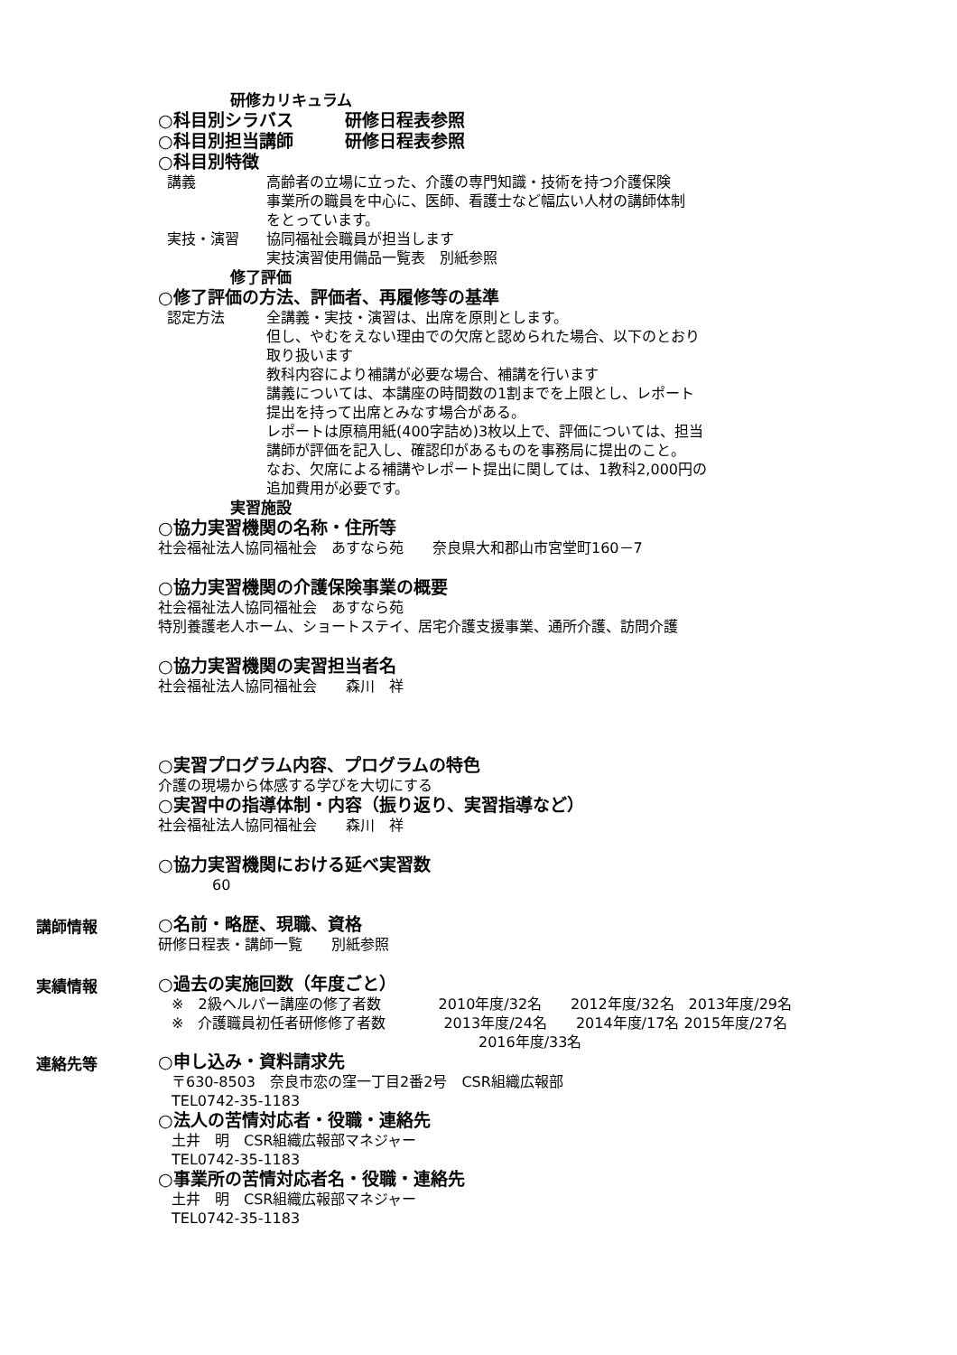研修カリキュラム
○科目別シラバス　　　研修日程表参照
○科目別担当講師　　　研修日程表参照
○科目別特徴
講義 高齢者の立場に立った、介護の専門知識・技術を持つ介護保険
事業所の職員を中心に、医師、看護士など幅広い人材の講師体制
をとっています。
実技・演習 協同福祉会職員が担当します
実技演習使用備品一覧表　別紙参照
修了評価
○修了評価の方法、評価者、再履修等の基準
認定方法 全講義・実技・演習は、出席を原則とします。
但し、やむをえない理由での欠席と認められた場合、以下のとおり
取り扱います
教科内容により補講が必要な場合、補講を行います
講義については、本講座の時間数の1割までを上限とし、レポート
提出を持って出席とみなす場合がある。
レポートは原稿用紙(400字詰め)3枚以上で、評価については、担当
講師が評価を記入し、確認印があるものを事務局に提出のこと。
なお、欠席による補講やレポート提出に関しては、1教科2,000円の
追加費用が必要です。
実習施設
○協力実習機関の名称・住所等
社会福祉法人協同福祉会　あすなら苑　　奈良県大和郡山市宮堂町160－7
○協力実習機関の介護保険事業の概要
社会福祉法人協同福祉会　あすなら苑
特別養護老人ホーム、ショートステイ、居宅介護支援事業、通所介護、訪問介護
○協力実習機関の実習担当者名
社会福祉法人協同福祉会　　森川　祥
○実習プログラム内容、プログラムの特色
介護の現場から体感する学びを大切にする
○実習中の指導体制・内容（振り返り、実習指導など）
社会福祉法人協同福祉会　　森川　祥
○協力実習機関における延べ実習数
60
講師情報
○名前・略歴、現職、資格
研修日程表・講師一覧　　別紙参照
実績情報
○過去の実施回数（年度ごと）
※　2級ヘルパー講座の修了者数　　　　2010年度/32名　　2012年度/32名　2013年度/29名
※　介護職員初任者研修修了者数　　　　2013年度/24名　　2014年度/17名 2015年度/27名
2016年度/33名
連絡先等
○申し込み・資料請求先
〒630-8503　奈良市恋の窪一丁目2番2号　CSR組織広報部
TEL0742-35-1183
○法人の苦情対応者・役職・連絡先
土井　明　CSR組織広報部マネジャー
TEL0742-35-1183
○事業所の苦情対応者名・役職・連絡先
土井　明　CSR組織広報部マネジャー
TEL0742-35-1183